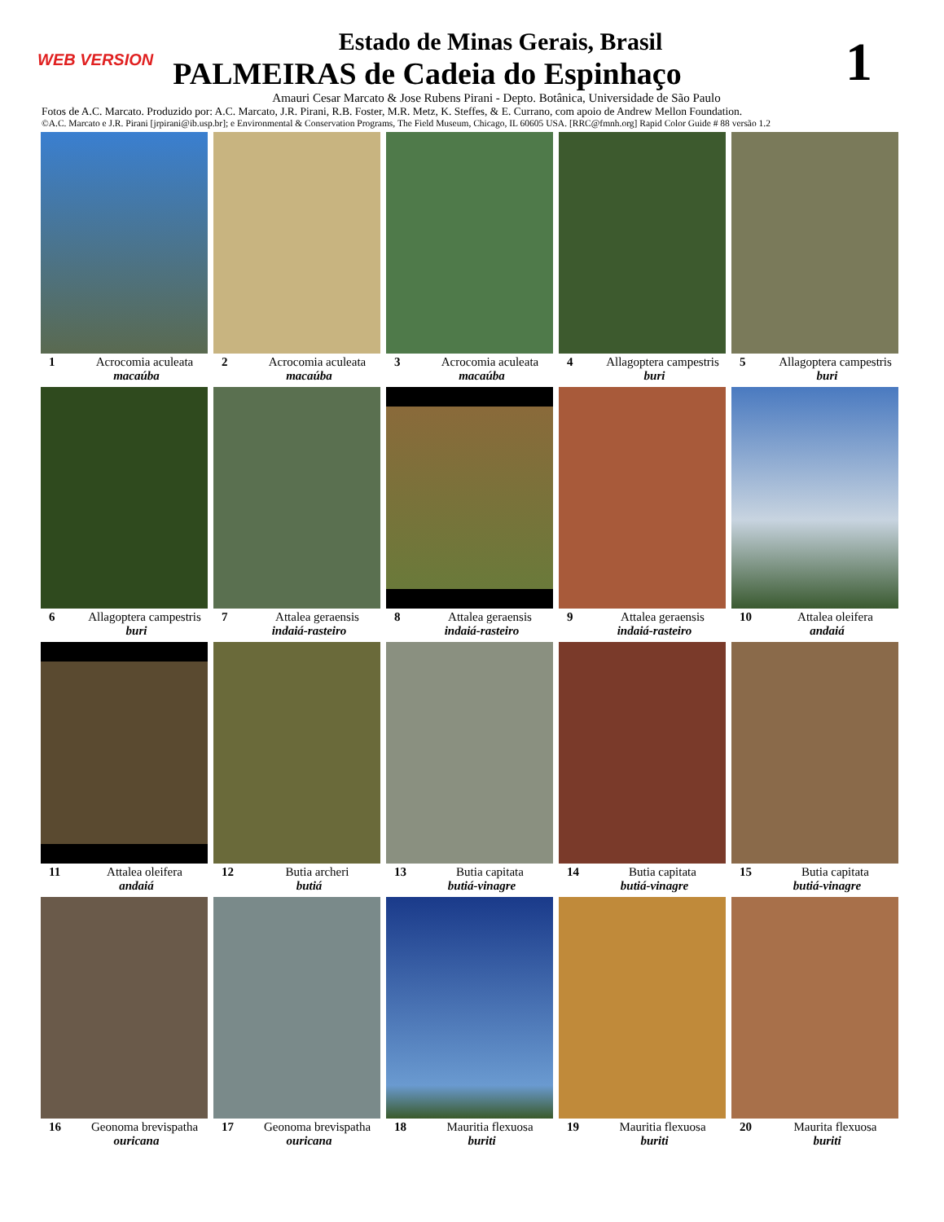WEB VERSION 1
Estado de Minas Gerais, Brasil
PALMEIRAS de Cadeia do Espinhaço
Amauri Cesar Marcato & Jose Rubens Pirani - Depto. Botânica, Universidade de São Paulo
Fotos de A.C. Marcato. Produzido por: A.C. Marcato, J.R. Pirani, R.B. Foster, M.R. Metz, K. Steffes, & E. Currano, com apoio de Andrew Mellon Foundation.
©A.C. Marcato e J.R. Pirani [jrpirani@ib.usp.br]; e Environmental & Conservation Programs, The Field Museum, Chicago, IL 60605 USA. [RRC@fmnh.org] Rapid Color Guide # 88 versão 1.2
1 Acrocomia aculeata
macaúba
2 Acrocomia aculeata
macaúba
3 Acrocomia aculeata
macaúba
4 Allagoptera campestris
buri
5 Allagoptera campestris
buri
6 Allagoptera campestris
buri
7 Attalea geraensis
indaiá-rasteiro
8 Attalea geraensis
indaiá-rasteiro
9 Attalea geraensis
indaiá-rasteiro
10 Attalea oleifera
andaiá
11 Attalea oleifera
andaiá
12 Butia archeri
butiá
13 Butia capitata
butiá-vinagre
14 Butia capitata
butiá-vinagre
15 Butia capitata
butiá-vinagre
16 Geonoma brevispatha
ouricana
17 Geonoma brevispatha
ouricana
18 Mauritia flexuosa
buriti
19 Mauritia flexuosa
buriti
20 Maurita flexuosa
buriti